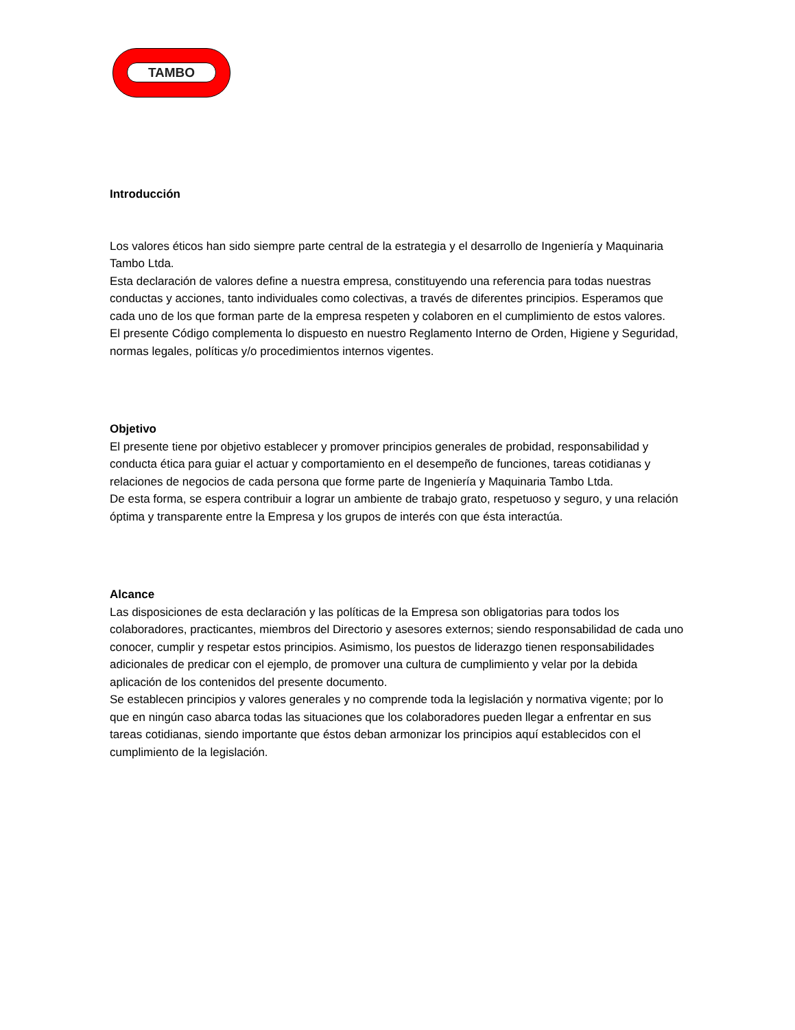TAMBO
Introducción
Los valores éticos han sido siempre parte central de la estrategia y el desarrollo de Ingeniería y Maquinaria Tambo Ltda.
Esta declaración de valores define a nuestra empresa, constituyendo una referencia para todas nuestras conductas y acciones, tanto individuales como colectivas, a través de diferentes principios. Esperamos que cada uno de los que forman parte de la empresa respeten y colaboren en el cumplimiento de estos valores.
El presente Código complementa lo dispuesto en nuestro Reglamento Interno de Orden, Higiene y Seguridad, normas legales, políticas y/o procedimientos internos vigentes.
Objetivo
El presente tiene por objetivo establecer y promover principios generales de probidad, responsabilidad y conducta ética para guiar el actuar y comportamiento en el desempeño de funciones, tareas cotidianas y relaciones de negocios de cada persona que forme parte de Ingeniería y Maquinaria Tambo Ltda.
De esta forma, se espera contribuir a lograr un ambiente de trabajo grato, respetuoso y seguro, y una relación óptima y transparente entre la Empresa y los grupos de interés con que ésta interactúa.
Alcance
Las disposiciones de esta declaración y las políticas de la Empresa son obligatorias para todos los colaboradores, practicantes, miembros del Directorio y asesores externos; siendo responsabilidad de cada uno conocer, cumplir y respetar estos principios. Asimismo, los puestos de liderazgo tienen responsabilidades adicionales de predicar con el ejemplo, de promover una cultura de cumplimiento y velar por la debida aplicación de los contenidos del presente documento.
Se establecen principios y valores generales y no comprende toda la legislación y normativa vigente; por lo que en ningún caso abarca todas las situaciones que los colaboradores pueden llegar a enfrentar en sus tareas cotidianas, siendo importante que éstos deban armonizar los principios aquí establecidos con el cumplimiento de la legislación.